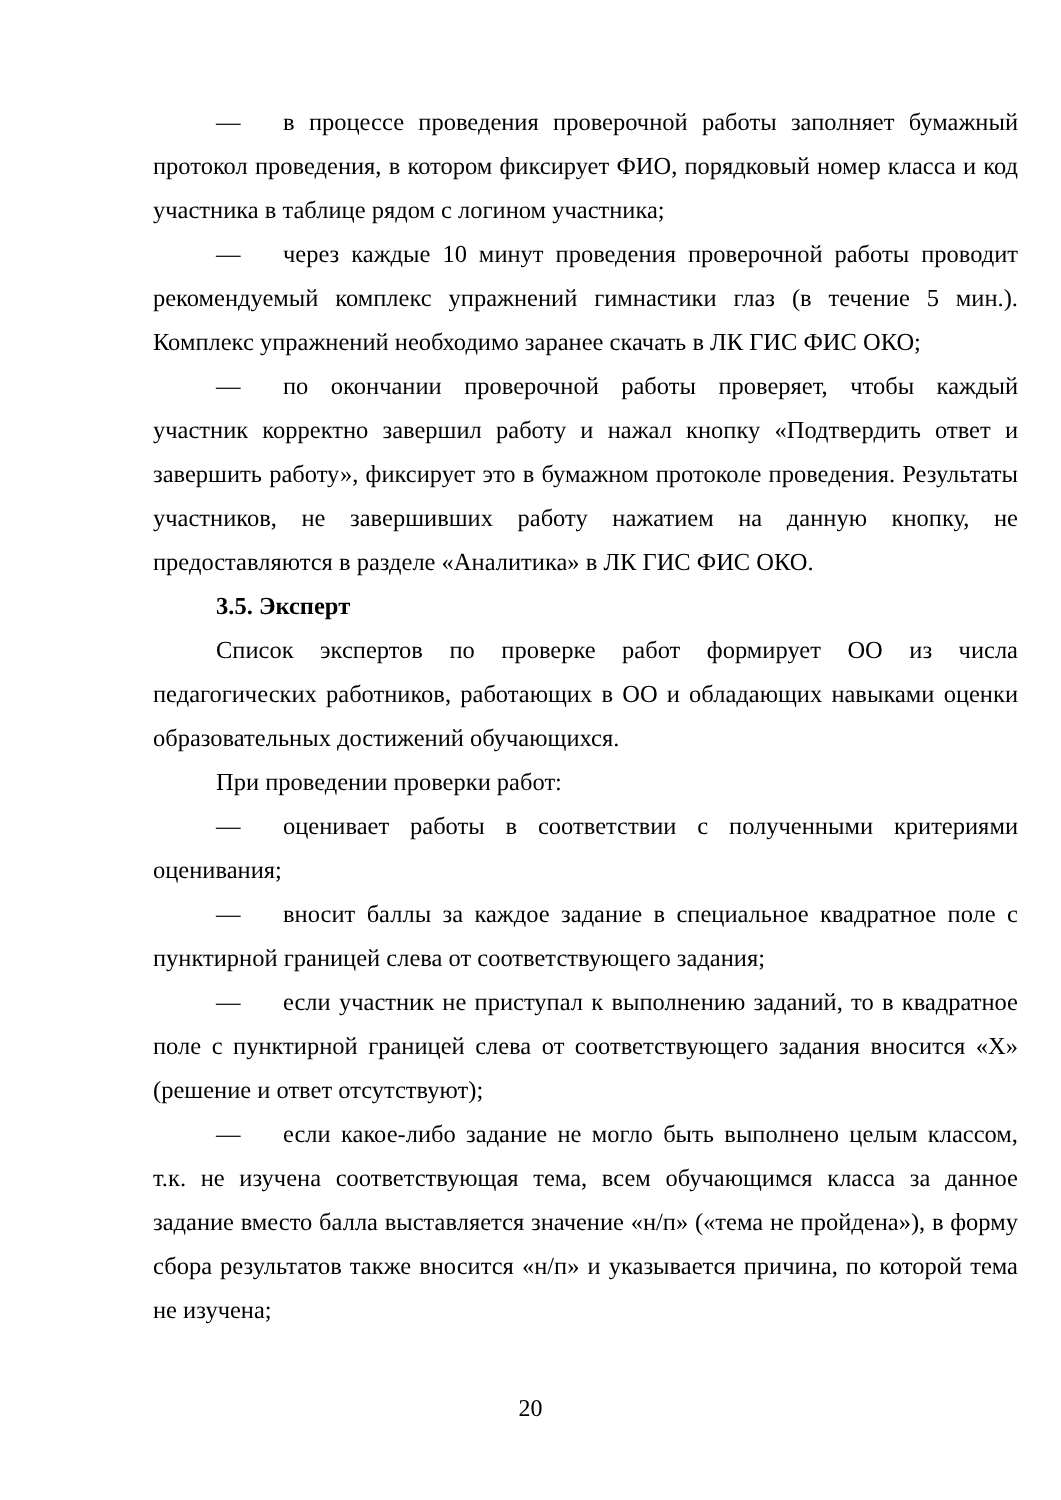— в процессе проведения проверочной работы заполняет бумажный протокол проведения, в котором фиксирует ФИО, порядковый номер класса и код участника в таблице рядом с логином участника;
— через каждые 10 минут проведения проверочной работы проводит рекомендуемый комплекс упражнений гимнастики глаз (в течение 5 мин.). Комплекс упражнений необходимо заранее скачать в ЛК ГИС ФИС ОКО;
— по окончании проверочной работы проверяет, чтобы каждый участник корректно завершил работу и нажал кнопку «Подтвердить ответ и завершить работу», фиксирует это в бумажном протоколе проведения. Результаты участников, не завершивших работу нажатием на данную кнопку, не предоставляются в разделе «Аналитика» в ЛК ГИС ФИС ОКО.
3.5. Эксперт
Список экспертов по проверке работ формирует ОО из числа педагогических работников, работающих в ОО и обладающих навыками оценки образовательных достижений обучающихся.
При проведении проверки работ:
— оценивает работы в соответствии с полученными критериями оценивания;
— вносит баллы за каждое задание в специальное квадратное поле с пунктирной границей слева от соответствующего задания;
— если участник не приступал к выполнению заданий, то в квадратное поле с пунктирной границей слева от соответствующего задания вносится «Х» (решение и ответ отсутствуют);
— если какое-либо задание не могло быть выполнено целым классом, т.к. не изучена соответствующая тема, всем обучающимся класса за данное задание вместо балла выставляется значение «н/п» («тема не пройдена»), в форму сбора результатов также вносится «н/п» и указывается причина, по которой тема не изучена;
20